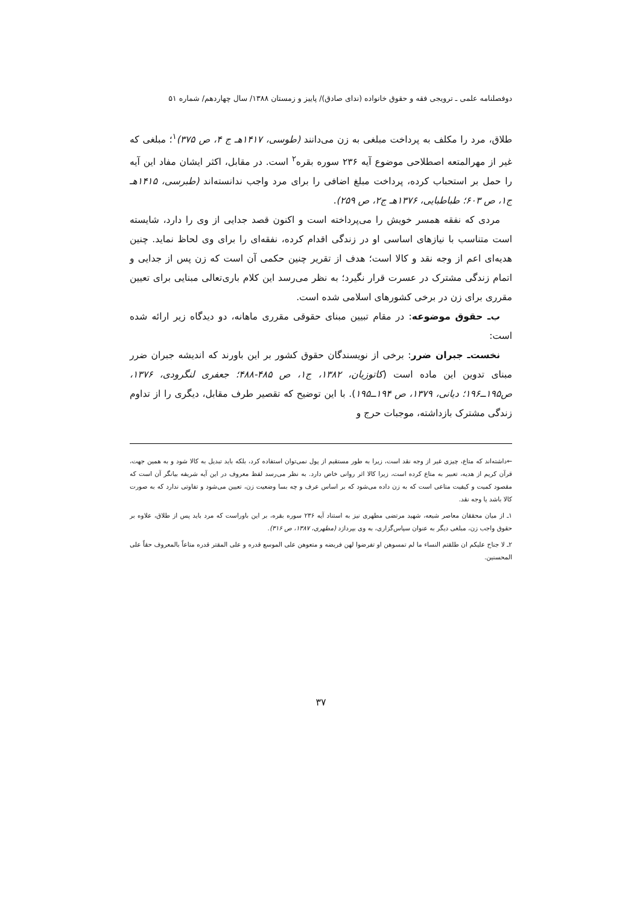دوفصلنامه علمی ـ ترویجی فقه و حقوق خانواده (ندای صادق)/ پاییز و زمستان ۱۳۸۸/ سال چهاردهم/ شماره ۵۱
طلاق، مرد را مکلف به پرداخت مبلغی به زن می‌دانند (طوسی، ۱۴۱۷هـ ج ۴، ص ۳۷۵)<sup>۱</sup>؛ مبلغی که غیر از مهرالمتعه اصطلاحی موضوع آیه ۲۳۶ سوره بقره<sup>۲</sup> است. در مقابل، اکثر ایشان مفاد این آیه را حمل بر استحباب کرده، پرداخت مبلغ اضافی را برای مرد واجب ندانسته‌اند (طبرسی، ۱۴۱۵هـ ج۱، ص ۶۰۳؛ طباطبایی، ۱۳۷۶هـ ج۲، ص ۲۵۹).
مردی که نفقه همسر خویش را می‌پرداخته است و اکنون قصد جدایی از وی را دارد، شایسته است متناسب با نیازهای اساسی او در زندگی اقدام کرده، نفقه‌ای را برای وی لحاظ نماید. چنین هدیه‌ای اعم از وجه نقد و کالا است؛ هدف از تقریر چنین حکمی آن است که زن پس از جدایی و اتمام زندگی مشترک در عسرت قرار نگیرد؛ به نظر می‌رسد این کلام باری‌تعالی مبنایی برای تعیین مقرری برای زن در برخی کشورهای اسلامی شده است.
ب‌ـ حقوق موضوعه: در مقام تبیین مبنای حقوقی مقرری ماهانه، دو دیدگاه زیر ارائه شده است:
نخست‌ـ جبران ضرر: برخی از نویسندگان حقوق کشور بر این باورند که اندیشه جبران ضرر مبنای تدوین این ماده است (کاتوزیان، ۱۳۸۲، ج۱، ص ۴۸۵-۴۸۸؛ جعفری لنگرودی، ۱۳۷۶، ص۱۹۵ــ۱۹۶؛ دیانی، ۱۳۷۹، ص ۱۹۴ــ۱۹۵). با این توضیح که تقصیر طرف مقابل، دیگری را از تداوم زندگی مشترک بازداشته، موجبات حرج و
←داشته‌اند که متاع، چیزی غیر از وجه نقد است، زیرا به طور مستقیم از پول نمی‌توان استفاده کرد، بلکه باید تبدیل به کالا شود و به همین جهت، قرآن کریم از هدیه، تعبیر به متاع کرده است، زیرا کالا اثر روانی خاص دارد. به نظر می‌رسد لفظ معروف در این آیه شریفه بیانگر آن است که مقصود کمیت و کیفیت متاعی است که به زن داده می‌شود که بر اساس عرف و چه بسا وضعیت زن، تعیین می‌شود و تفاوتی ندارد که به صورت کالا باشد یا وجه نقد.
۱ـ از میان محققان معاصر شیعه، شهید مرتضی مطهری نیز به استناد آیه ۲۳۶ سوره بقره، بر این باوراست که مرد باید پس از طلاق، علاوه بر حقوق واجب زن، مبلغی دیگر به عنوان سپاس‌گزاری، به وی بپردازد (مطهری، ۱۳۸۷، ص ۳۱۶).
۲ـ لا جناح علیکم ان طلقتم النساء ما لم تمسوهن او تفرضوا لهن فریضه و متعوهن علی الموسع قدره و علی المقتر قدره متاعاً بالمعروف حقاً علی المحسنین.
۳۷